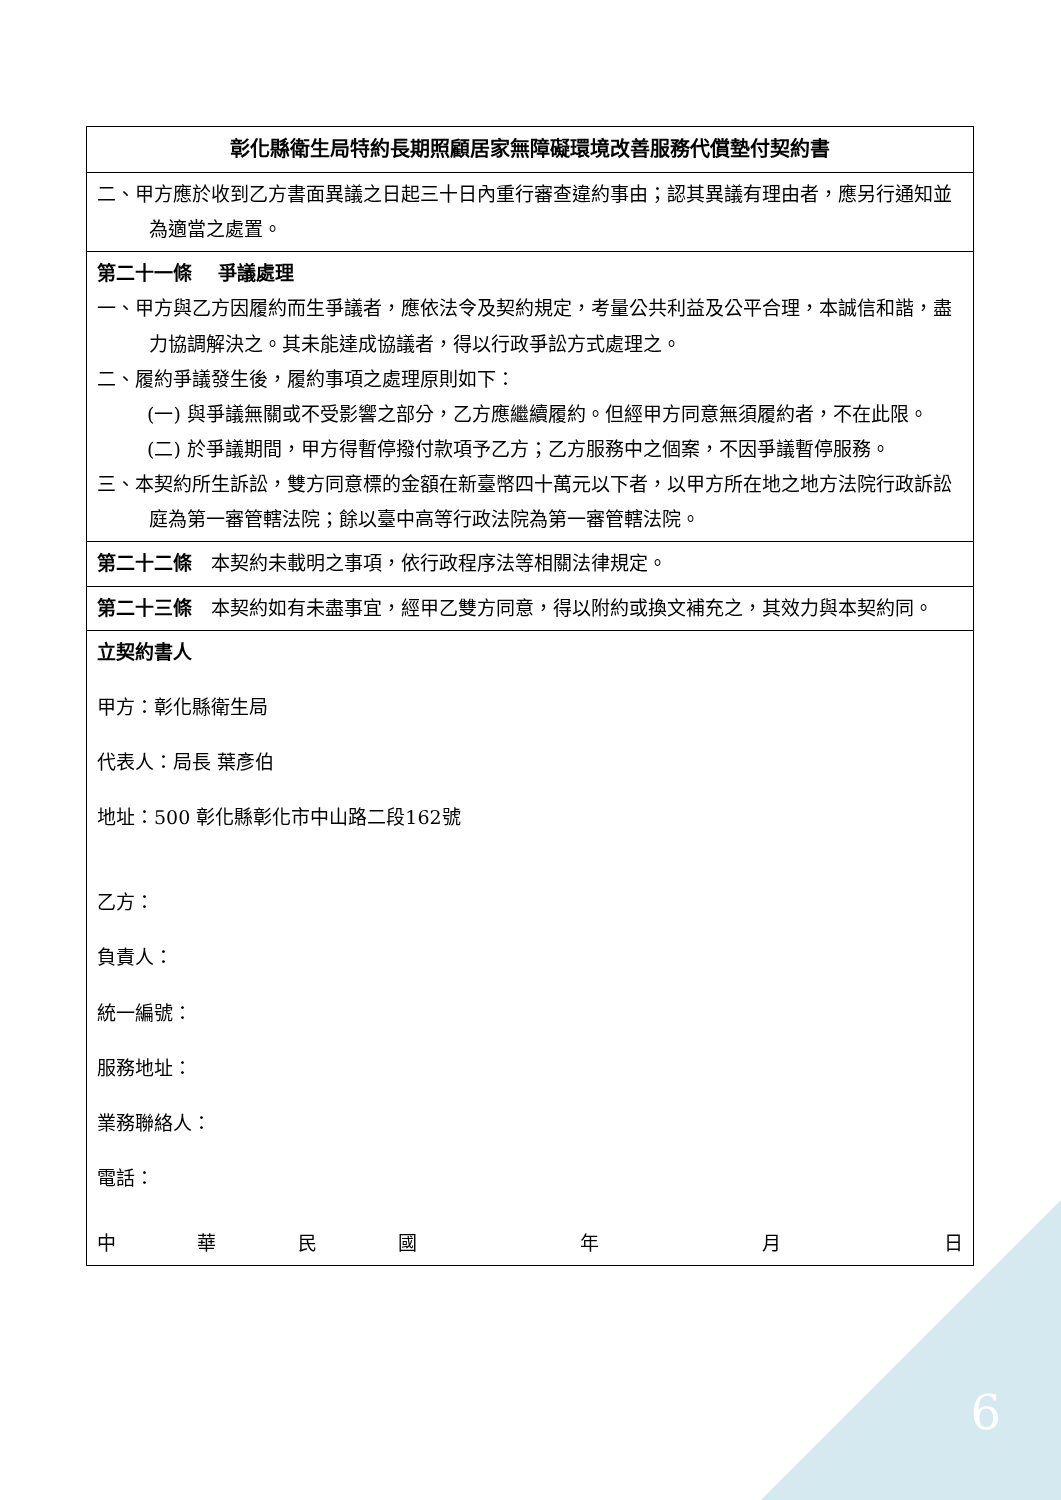| 彰化縣衛生局特約長期照顧居家無障礙環境改善服務代償墊付契約書 |
| 二、甲方應於收到乙方書面異議之日起三十日內重行審查違約事由；認其異議有理由者，應另行通知並為適當之處置。 |
| 第二十一條 爭議處理 一、甲方與乙方因履約而生爭議者，應依法令及契約規定，考量公共利益及公平合理，本誠信和諧，盡力協調解決之。其未能達成協議者，得以行政爭訟方式處理之。 二、履約爭議發生後，履約事項之處理原則如下： (一) 與爭議無關或不受影響之部分，乙方應繼續履約。但經甲方同意無須履約者，不在此限。 (二) 於爭議期間，甲方得暫停撥付款項予乙方；乙方服務中之個案，不因爭議暫停服務。 三、本契約所生訴訟，雙方同意標的金額在新臺幣四十萬元以下者，以甲方所在地之地方法院行政訴訟庭為第一審管轄法院；餘以臺中高等行政法院為第一審管轄法院。 |
| 第二十二條 本契約未載明之事項，依行政程序法等相關法律規定。 |
| 第二十三條 本契約如有未盡事宜，經甲乙雙方同意，得以附約或換文補充之，其效力與本契約同。 |
| 立契約書人 甲方：彰化縣衛生局 代表人：局長 葉彥伯 地址：500 彰化縣彰化市中山路二段162號 乙方： 負責人： 統一編號： 服務地址： 業務聯絡人： 電話： 中 華 民 國 年 月 日 |
6